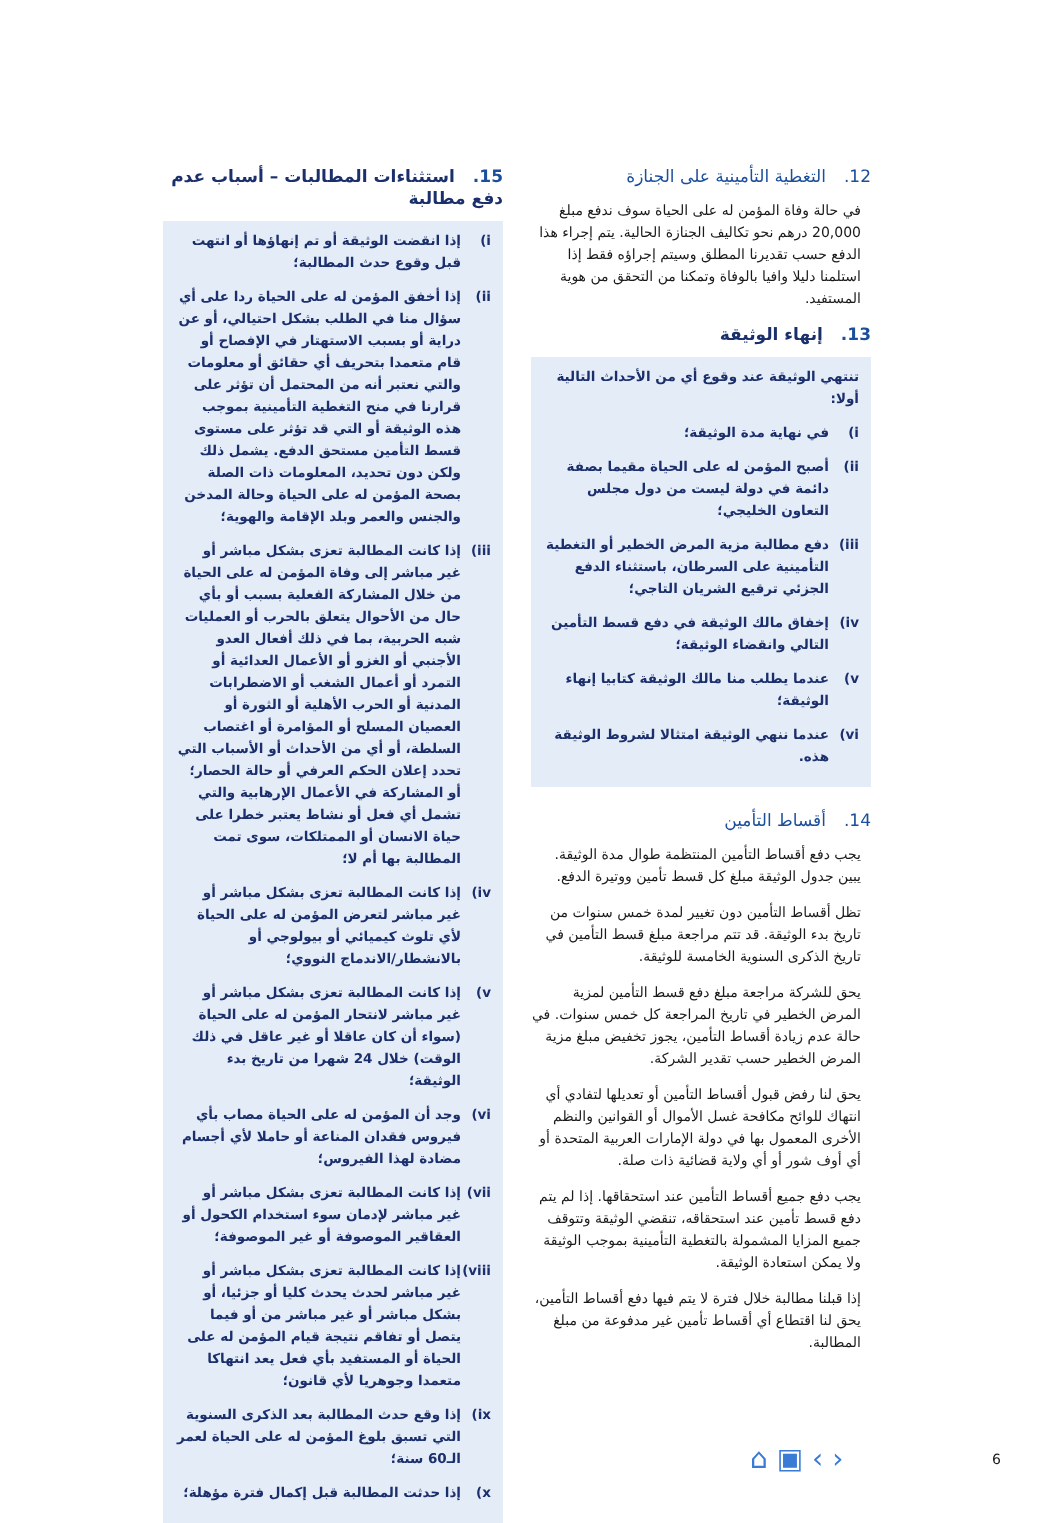12. التغطية التأمينية على الجنازة
في حالة وفاة المؤمن له على الحياة سوف ندفع مبلغ 20,000 درهم نحو تكاليف الجنازة الحالية. يتم إجراء هذا الدفع حسب تقديرنا المطلق وسيتم إجراؤه فقط إذا استلمنا دليلا وافيا بالوفاة وتمكنا من التحقق من هوية المستفيد.
13. إنهاء الوثيقة
تنتهي الوثيقة عند وقوع أي من الأحداث التالية أولا:
i) في نهاية مدة الوثيقة؛
ii) أصبح المؤمن له على الحياة مقيما بصفة دائمة في دولة ليست من دول مجلس التعاون الخليجي؛
iii) دفع مطالبة مزية المرض الخطير أو التغطية التأمينية على السرطان، باستثناء الدفع الجزئي ترقيع الشريان التاجي؛
iv) إخفاق مالك الوثيقة في دفع قسط التأمين التالي وانقضاء الوثيقة؛
v) عندما يطلب منا مالك الوثيقة كتابيا إنهاء الوثيقة؛
vi) عندما ننهي الوثيقة امتثالا لشروط الوثيقة هذه.
14. أقساط التأمين
يجب دفع أقساط التأمين المنتظمة طوال مدة الوثيقة. يبين جدول الوثيقة مبلغ كل قسط تأمين ووتيرة الدفع.
تظل أقساط التأمين دون تغيير لمدة خمس سنوات من تاريخ بدء الوثيقة. قد تتم مراجعة مبلغ قسط التأمين في تاريخ الذكرى السنوية الخامسة للوثيقة.
يحق للشركة مراجعة مبلغ دفع قسط التأمين لمزية المرض الخطير في تاريخ المراجعة كل خمس سنوات. في حالة عدم زيادة أقساط التأمين، يجوز تخفيض مبلغ مزية المرض الخطير حسب تقدير الشركة.
يحق لنا رفض قبول أقساط التأمين أو تعديلها لتفادي أي انتهاك للوائح مكافحة غسل الأموال أو القوانين والنظم الأخرى المعمول بها في دولة الإمارات العربية المتحدة أو أي أوف شور أو أي ولاية قضائية ذات صلة.
يجب دفع جميع أقساط التأمين عند استحقاقها. إذا لم يتم دفع قسط تأمين عند استحقاقه، تنقضي الوثيقة وتتوقف جميع المزايا المشمولة بالتغطية التأمينية بموجب الوثيقة ولا يمكن استعادة الوثيقة.
إذا قبلنا مطالبة خلال فترة لا يتم فيها دفع أقساط التأمين، يحق لنا اقتطاع أي أقساط تأمين غير مدفوعة من مبلغ المطالبة.
15. استثناءات المطالبات – أسباب عدم دفع مطالبة
i) إذا انقضت الوثيقة أو تم إنهاؤها أو انتهت قبل وقوع حدث المطالبة؛
ii) إذا أخفق المؤمن له على الحياة ردا على أي سؤال منا في الطلب بشكل احتيالي، أو عن دراية أو بسبب الاستهتار في الإفصاح أو قام متعمدا بتحريف أي حقائق أو معلومات والتي نعتبر أنه من المحتمل أن تؤثر على قرارنا في منح التغطية التأمينية بموجب هذه الوثيقة أو التي قد تؤثر على مستوى قسط التأمين مستحق الدفع. يشمل ذلك ولكن دون تحديد، المعلومات ذات الصلة بصحة المؤمن له على الحياة وحالة المدخن والجنس والعمر وبلد الإقامة والهوية؛
iii) إذا كانت المطالبة تعزى بشكل مباشر أو غير مباشر إلى وفاة المؤمن له على الحياة من خلال المشاركة الفعلية بسبب أو بأي حال من الأحوال يتعلق بالحرب أو العمليات شبه الحربية، بما في ذلك أفعال العدو الأجنبي أو الغزو أو الأعمال العدائية أو التمرد أو أعمال الشغب أو الاضطرابات المدنية أو الحرب الأهلية أو الثورة أو العصيان المسلح أو المؤامرة أو اغتصاب السلطة، أو أي من الأحداث أو الأسباب التي تحدد إعلان الحكم العرفي أو حالة الحصار؛ أو المشاركة في الأعمال الإرهابية والتي تشمل أي فعل أو نشاط يعتبر خطرا على حياة الانسان أو الممتلكات، سوى تمت المطالبة بها أم لا؛
iv) إذا كانت المطالبة تعزى بشكل مباشر أو غير مباشر لتعرض المؤمن له على الحياة لأي تلوث كيميائي أو بيولوجي أو بالانشطار/الاندماج النووي؛
v) إذا كانت المطالبة تعزى بشكل مباشر أو غير مباشر لانتحار المؤمن له على الحياة (سواء أن كان عاقلا أو غير عاقل في ذلك الوقت) خلال 24 شهرا من تاريخ بدء الوثيقة؛
vi) وجد أن المؤمن له على الحياة مصاب بأي فيروس فقدان المناعة أو حاملا لأي أجسام مضادة لهذا الفيروس؛
vii) إذا كانت المطالبة تعزى بشكل مباشر أو غير مباشر لإدمان سوء استخدام الكحول أو العقاقير الموصوفة أو غير الموصوفة؛
viii) إذا كانت المطالبة تعزى بشكل مباشر أو غير مباشر لحدث يحدث كليا أو جزئيا، أو بشكل مباشر أو غير مباشر من أو فيما يتصل أو تفاقم نتيجة قيام المؤمن له على الحياة أو المستفيد بأي فعل يعد انتهاكا متعمدا وجوهريا لأي قانون؛
ix) إذا وقع حدث المطالبة بعد الذكرى السنوية التي تسبق بلوغ المؤمن له على الحياة لعمر الـ60 سنة؛
x) إذا حدثت المطالبة قبل إكمال فترة مؤهلة؛
⌂ ▣ ‹ › 6